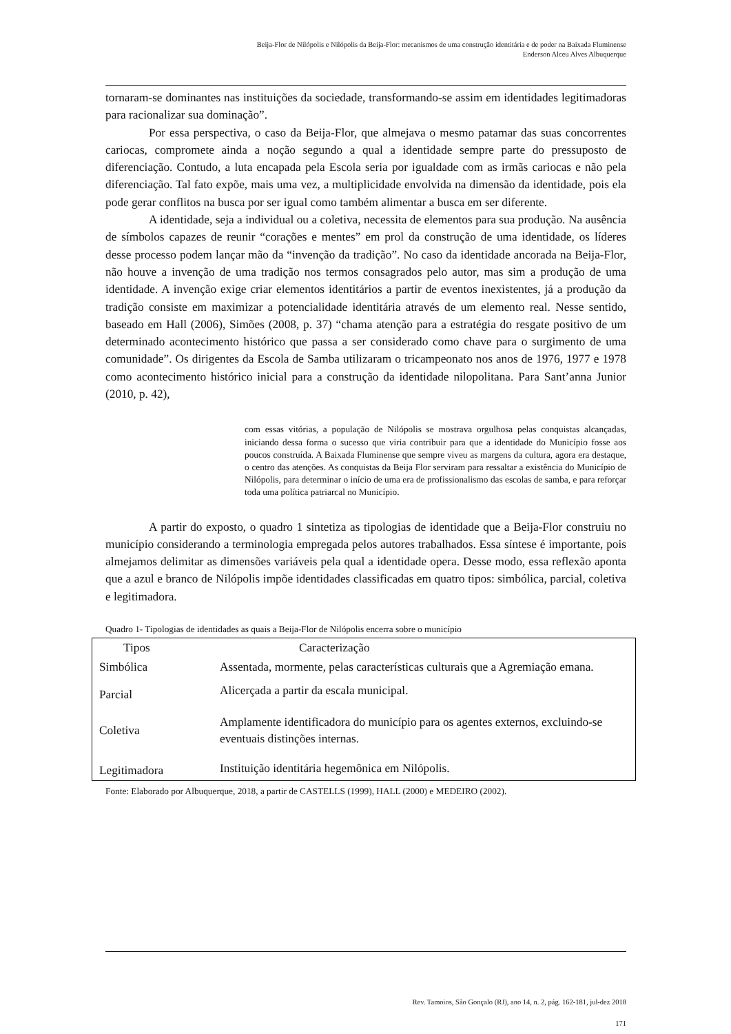Beija-Flor de Nilópolis e Nilópolis da Beija-Flor: mecanismos de uma construção identitária e de poder na Baixada Fluminense
Enderson Alceu Alves Albuquerque
tornaram-se dominantes nas instituições da sociedade, transformando-se assim em identidades legitimadoras para racionalizar sua dominação”.
Por essa perspectiva, o caso da Beija-Flor, que almejava o mesmo patamar das suas concorrentes cariocas, compromete ainda a noção segundo a qual a identidade sempre parte do pressuposto de diferenciação. Contudo, a luta encapada pela Escola seria por igualdade com as irmãs cariocas e não pela diferenciação. Tal fato expõe, mais uma vez, a multiplicidade envolvida na dimensão da identidade, pois ela pode gerar conflitos na busca por ser igual como também alimentar a busca em ser diferente.
A identidade, seja a individual ou a coletiva, necessita de elementos para sua produção. Na ausência de símbolos capazes de reunir “corações e mentes” em prol da construção de uma identidade, os líderes desse processo podem lançar mão da “invenção da tradição”. No caso da identidade ancorada na Beija-Flor, não houve a invenção de uma tradição nos termos consagrados pelo autor, mas sim a produção de uma identidade. A invenção exige criar elementos identitários a partir de eventos inexistentes, já a produção da tradição consiste em maximizar a potencialidade identitária através de um elemento real. Nesse sentido, baseado em Hall (2006), Simões (2008, p. 37) “chama atenção para a estratégia do resgate positivo de um determinado acontecimento histórico que passa a ser considerado como chave para o surgimento de uma comunidade”. Os dirigentes da Escola de Samba utilizaram o tricampeonato nos anos de 1976, 1977 e 1978 como acontecimento histórico inicial para a construção da identidade nilopolitana. Para Sant’anna Junior (2010, p. 42),
com essas vitórias, a população de Nilópolis se mostrava orgulhosa pelas conquistas alcançadas, iniciando dessa forma o sucesso que viria contribuir para que a identidade do Município fosse aos poucos construída. A Baixada Fluminense que sempre viveu as margens da cultura, agora era destaque, o centro das atenções. As conquistas da Beija Flor serviram para ressaltar a existência do Município de Nilópolis, para determinar o início de uma era de profissionalismo das escolas de samba, e para reforçar toda uma política patriarcal no Município.
A partir do exposto, o quadro 1 sintetiza as tipologias de identidade que a Beija-Flor construiu no município considerando a terminologia empregada pelos autores trabalhados. Essa síntese é importante, pois almejamos delimitar as dimensões variáveis pela qual a identidade opera. Desse modo, essa reflexão aponta que a azul e branco de Nilópolis impõe identidades classificadas em quatro tipos: simbólica, parcial, coletiva e legitimadora.
Quadro 1- Tipologias de identidades as quais a Beija-Flor de Nilópolis encerra sobre o município
| Tipos | Caracterização |
| --- | --- |
| Simbólica | Assentada, mormente, pelas características culturais que a Agremiação emana. |
| Parcial | Alicerçada a partir da escala municipal. |
| Coletiva | Amplamente identificadora do município para os agentes externos, excluindo-se eventuais distinções internas. |
| Legitimadora | Instituição identitária hegemônica em Nilópolis. |
Fonte: Elaborado por Albuquerque, 2018, a partir de CASTELLS (1999), HALL (2000) e MEDEIRO (2002).
Rev. Tamoios, São Gonçalo (RJ), ano 14, n. 2, pág. 162-181, jul-dez 2018
171